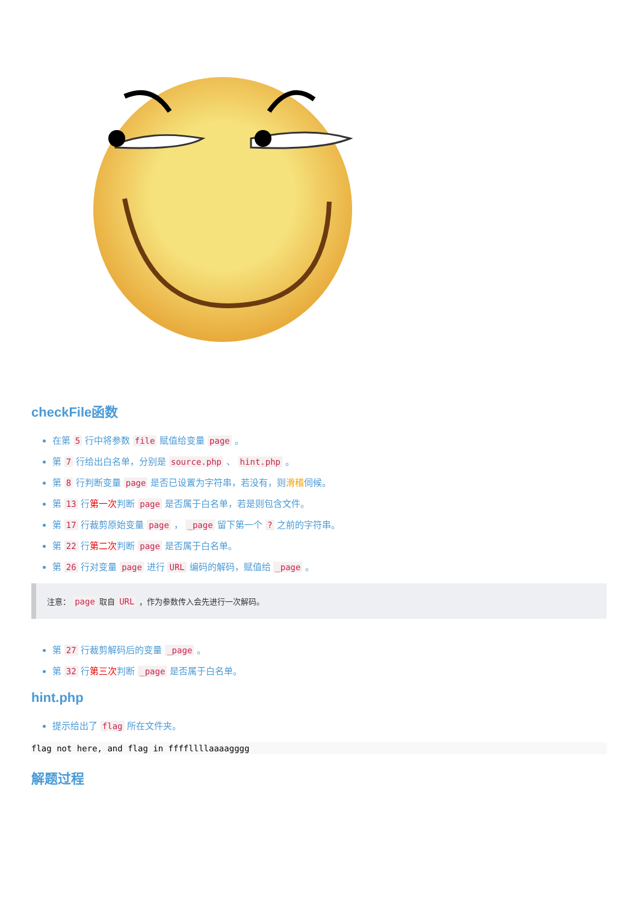checkFile函数
在第 5 行中将参数 file 赋值给变量 page 。
第 7 行给出白名单，分别是 source.php 、 hint.php 。
第 8 行判断变量 page 是否已设置为字符串，若没有，则滑稽伺候。
第 13 行第一次判断 page 是否属于白名单，若是则包含文件。
第 17 行裁剪原始变量 page ， _page 留下第一个 ? 之前的字符串。
第 22 行第二次判断 page 是否属于白名单。
第 26 行对变量 page 进行 URL 编码的解码，赋值给 _page 。
注意： page 取自 URL ，作为参数传入会先进行一次解码。
第 27 行裁剪解码后的变量 _page 。
第 32 行第三次判断 _page 是否属于白名单。
hint.php
提示给出了 flag 所在文件夹。
flag not here, and flag in ffffllllaaaagggg
解题过程